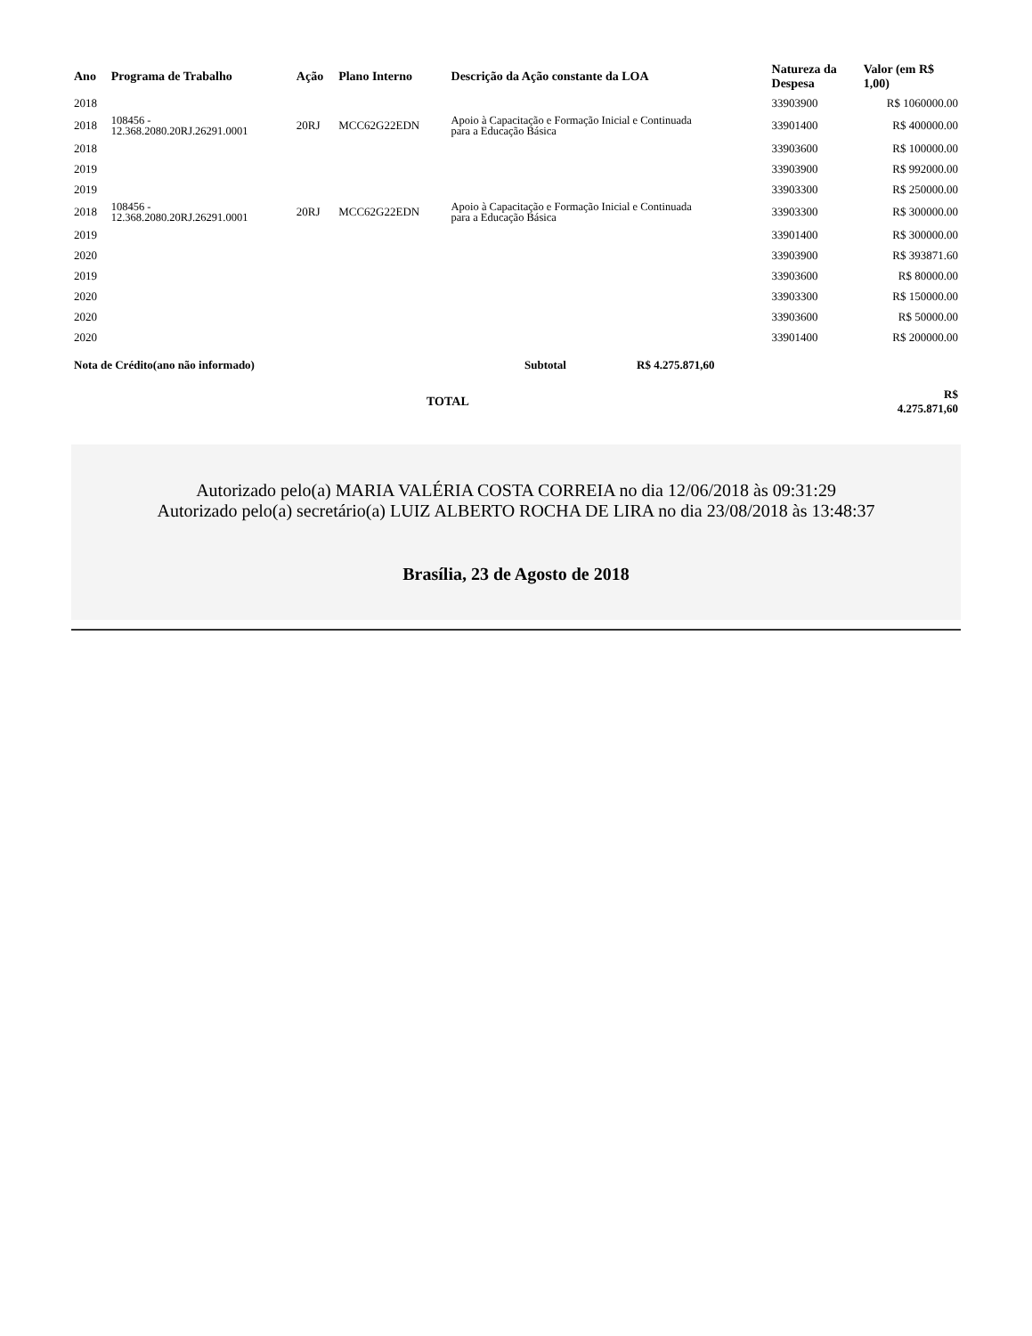| Ano | Programa de Trabalho | Ação | Plano Interno | Descrição da Ação constante da LOA | Natureza da Despesa | Valor (em R$ 1,00) |
| --- | --- | --- | --- | --- | --- | --- |
| 2018 | | | | | 33903900 | R$ 1060000.00 |
| 2018 | 108456 - 12.368.2080.20RJ.26291.0001 | 20RJ | MCC62G22EDN | Apoio à Capacitação e Formação Inicial e Continuada para a Educação Básica | 33901400 | R$ 400000.00 |
| 2018 | | | | | 33903600 | R$ 100000.00 |
| 2019 | | | | | 33903900 | R$ 992000.00 |
| 2019 | | | | | 33903300 | R$ 250000.00 |
| 2018 | 108456 - 12.368.2080.20RJ.26291.0001 | 20RJ | MCC62G22EDN | Apoio à Capacitação e Formação Inicial e Continuada para a Educação Básica | 33903300 | R$ 300000.00 |
| 2019 | | | | | 33901400 | R$ 300000.00 |
| 2020 | | | | | 33903900 | R$ 393871.60 |
| 2019 | | | | | 33903600 | R$ 80000.00 |
| 2020 | | | | | 33903300 | R$ 150000.00 |
| 2020 | | | | | 33903600 | R$ 50000.00 |
| 2020 | | | | | 33901400 | R$ 200000.00 |
| Nota de Crédito(ano não informado) | Subtotal | R$ 4.275.871,60 |
| | TOTAL | R$ 4.275.871,60 |
Autorizado pelo(a) MARIA VALÉRIA COSTA CORREIA no dia 12/06/2018 às 09:31:29
Autorizado pelo(a) secretário(a) LUIZ ALBERTO ROCHA DE LIRA no dia 23/08/2018 às 13:48:37
Brasília, 23 de Agosto de 2018